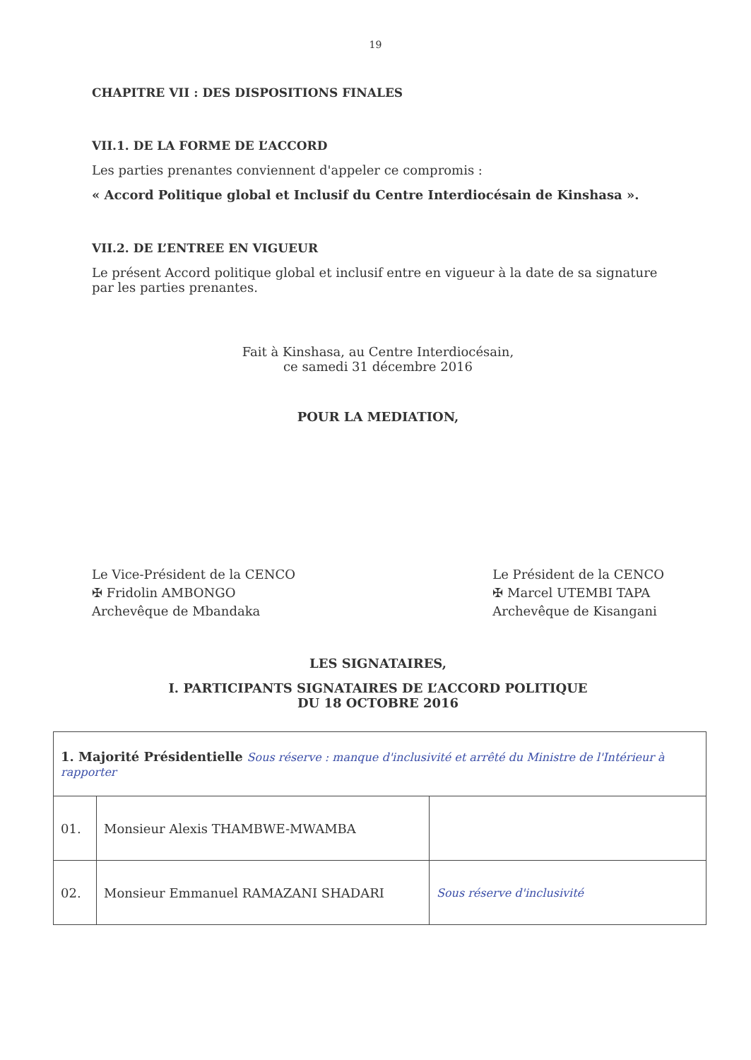19
CHAPITRE VII : DES DISPOSITIONS FINALES
VII.1. DE LA FORME DE L’ACCORD
Les parties prenantes conviennent d'appeler ce compromis :
« Accord Politique global et Inclusif du Centre Interdiocésain de Kinshasa ».
VII.2. DE L’ENTREE EN VIGUEUR
Le présent Accord politique global et inclusif entre en vigueur à la date de sa signature par les parties prenantes.
Fait à Kinshasa, au Centre Interdiocésain,
ce samedi 31 décembre 2016
POUR LA MEDIATION,
Le Vice-Président de la CENCO
✠ Fridolin AMBONGO
Archevêque de Mbandaka
Le Président de la CENCO
✠ Marcel UTEMBI TAPA
Archevêque de Kisangani
LES SIGNATAIRES,
I. PARTICIPANTS SIGNATAIRES DE L’ACCORD POLITIQUE
DU 18 OCTOBRE 2016
| 1. Majorité Présidentielle Sous réserve : manque d'inclusivité et arrêté du Ministre de l'Intérieur à rapporter | | |
| 01. | Monsieur Alexis THAMBWE-MWAMBA | |
| 02. | Monsieur Emmanuel RAMAZANI SHADARI | Sous réserve d'inclusivité |